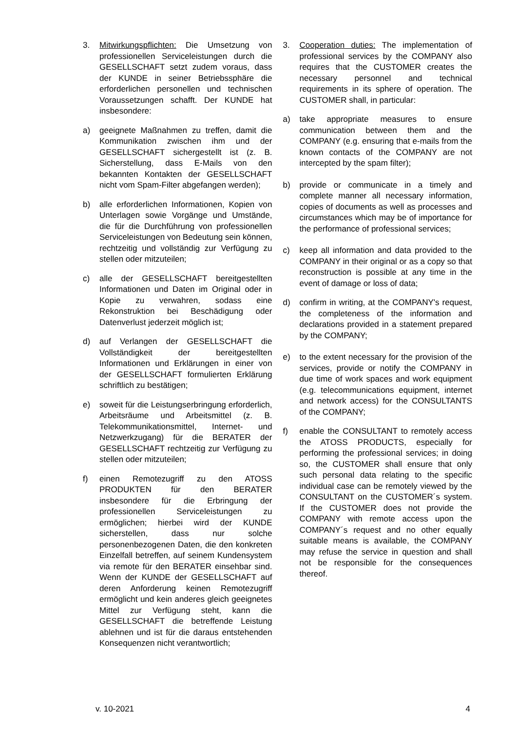3. Mitwirkungspflichten: Die Umsetzung von professionellen Serviceleistungen durch die GESELLSCHAFT setzt zudem voraus, dass der KUNDE in seiner Betriebssphäre die erforderlichen personellen und technischen Voraussetzungen schafft. Der KUNDE hat insbesondere:
a) geeignete Maßnahmen zu treffen, damit die Kommunikation zwischen ihm und der GESELLSCHAFT sichergestellt ist (z. B. Sicherstellung, dass E-Mails von den bekannten Kontakten der GESELLSCHAFT nicht vom Spam-Filter abgefangen werden);
b) alle erforderlichen Informationen, Kopien von Unterlagen sowie Vorgänge und Umstände, die für die Durchführung von professionellen Serviceleistungen von Bedeutung sein können, rechtzeitig und vollständig zur Verfügung zu stellen oder mitzuteilen;
c) alle der GESELLSCHAFT bereitgestellten Informationen und Daten im Original oder in Kopie zu verwahren, sodass eine Rekonstruktion bei Beschädigung oder Datenverlust jederzeit möglich ist;
d) auf Verlangen der GESELLSCHAFT die Vollständigkeit der bereitgestellten Informationen und Erklärungen in einer von der GESELLSCHAFT formulierten Erklärung schriftlich zu bestätigen;
e) soweit für die Leistungserbringung erforderlich, Arbeitsräume und Arbeitsmittel (z. B. Telekommunikationsmittel, Internet- und Netzwerkzugang) für die BERATER der GESELLSCHAFT rechtzeitig zur Verfügung zu stellen oder mitzuteilen;
f) einen Remotezugriff zu den ATOSS PRODUKTEN für den BERATER insbesondere für die Erbringung der professionellen Serviceleistungen zu ermöglichen; hierbei wird der KUNDE sicherstellen, dass nur solche personenbezogenen Daten, die den konkreten Einzelfall betreffen, auf seinem Kundensystem via remote für den BERATER einsehbar sind. Wenn der KUNDE der GESELLSCHAFT auf deren Anforderung keinen Remotezugriff ermöglicht und kein anderes gleich geeignetes Mittel zur Verfügung steht, kann die GESELLSCHAFT die betreffende Leistung ablehnen und ist für die daraus entstehenden Konsequenzen nicht verantwortlich;
3. Cooperation duties: The implementation of professional services by the COMPANY also requires that the CUSTOMER creates the necessary personnel and technical requirements in its sphere of operation. The CUSTOMER shall, in particular:
a) take appropriate measures to ensure communication between them and the COMPANY (e.g. ensuring that e-mails from the known contacts of the COMPANY are not intercepted by the spam filter);
b) provide or communicate in a timely and complete manner all necessary information, copies of documents as well as processes and circumstances which may be of importance for the performance of professional services;
c) keep all information and data provided to the COMPANY in their original or as a copy so that reconstruction is possible at any time in the event of damage or loss of data;
d) confirm in writing, at the COMPANY's request, the completeness of the information and declarations provided in a statement prepared by the COMPANY;
e) to the extent necessary for the provision of the services, provide or notify the COMPANY in due time of work spaces and work equipment (e.g. telecommunications equipment, internet and network access) for the CONSULTANTS of the COMPANY;
f) enable the CONSULTANT to remotely access the ATOSS PRODUCTS, especially for performing the professional services; in doing so, the CUSTOMER shall ensure that only such personal data relating to the specific individual case can be remotely viewed by the CONSULTANT on the CUSTOMER´s system. If the CUSTOMER does not provide the COMPANY with remote access upon the COMPANY´s request and no other equally suitable means is available, the COMPANY may refuse the service in question and shall not be responsible for the consequences thereof.
v. 10-2021 4